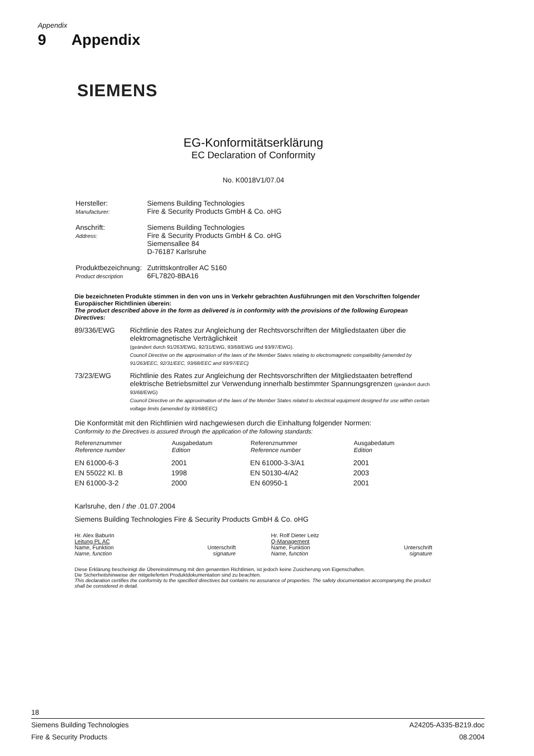Appendix
9 Appendix
SIEMENS
EG-Konformitätserklärung
EC Declaration of Conformity
No. K0018V1/07.04
| Hersteller: Manufacturer: | Siemens Building Technologies Fire & Security Products GmbH & Co. oHG |
| Anschrift: Address: | Siemens Building Technologies Fire & Security Products GmbH & Co. oHG Siemensallee 84 D-76187 Karlsruhe |
| Produktbezeichnung: Product description | Zutrittskontroller AC 5160 6FL7820-8BA16 |
Die bezeichneten Produkte stimmen in den von uns in Verkehr gebrachten Ausführungen mit den Vorschriften folgender Europäischer Richtlinien überein:
The product described above in the form as delivered is in conformity with the provisions of the following European Directives:
89/336/EWG Richtlinie des Rates zur Angleichung der Rechtsvorschriften der Mitgliedstaaten über die elektromagnetische Verträglichkeit
(geändert durch 91/263/EWG, 92/31/EWG, 93/68/EWG und 93/97/EWG).
Council Directive on the approximation of the laws of the Member States relating to electromagnetic compatibility (amended by 91/263/EEC, 92/31/EEC, 93/68/EEC and 93/97/EEC)
73/23/EWG Richtlinie des Rates zur Angleichung der Rechtsvorschriften der Mitgliedstaaten betreffend elektrische Betriebsmittel zur Verwendung innerhalb bestimmter Spannungsgrenzen (geändert durch 93/68/EWG)
Council Directive on the approximation of the laws of the Member States related to electrical equipment designed for use within certain voltage limits (amended by 93/68/EEC)
Die Konformität mit den Richtlinien wird nachgewiesen durch die Einhaltung folgender Normen:
Conformity to the Directives is assured through the application of the following standards:
| Referenznummer Reference number | Ausgabedatum Edition | Referenznummer Reference number | Ausgabedatum Edition |
| --- | --- | --- | --- |
| EN 61000-6-3 | 2001 | EN 61000-3-3/A1 | 2001 |
| EN 55022 Kl. B | 1998 | EN 50130-4/A2 | 2003 |
| EN 61000-3-2 | 2000 | EN 60950-1 | 2001 |
Karlsruhe, den / the .01.07.2004
Siemens Building Technologies Fire & Security Products GmbH & Co. oHG
Hr. Alex Baburin
Leitung PL AC
Name, Funktion Unterschrift
Name, function signature
Hr. Rolf Dieter Leitz
Q-Management
Name, Funktion Unterschrift
Name, function signature
Diese Erklärung bescheinigt die Übereinstimmung mit den genannten Richtlinien, ist jedoch keine Zusicherung von Eigenschaften.
Die Sicherheitshinweise der mitgelieferten Produktdokumentation sind zu beachten.
This declaration certifies the conformity to the specified directives but contains no assurance of properties. The safety documentation accompanying the product shall be considered in detail.
18
Siemens Building Technologies A24205-A335-B219.doc
Fire & Security Products 08.2004